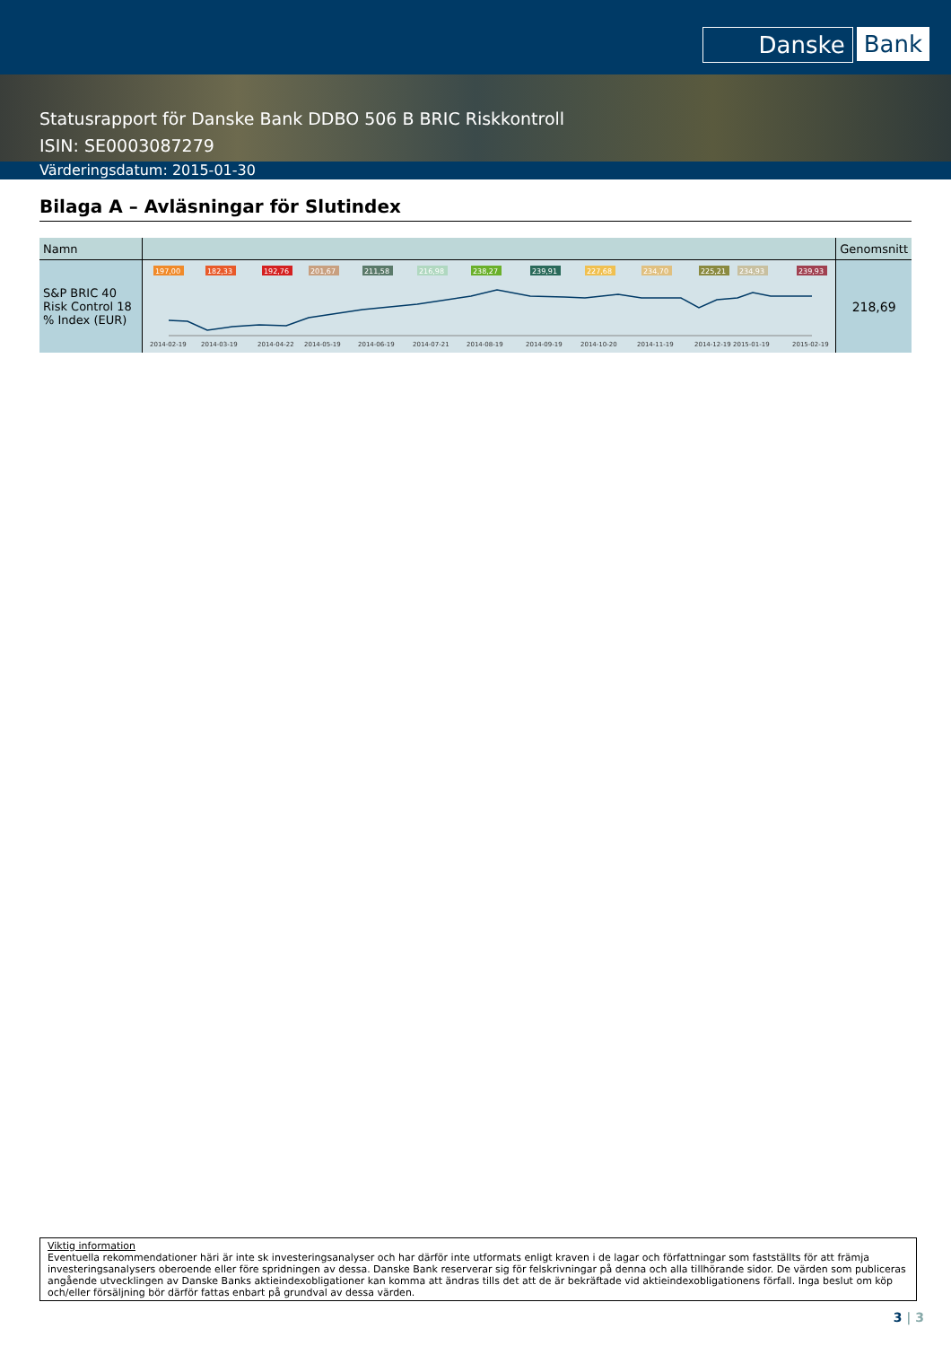Danske Bank
Statusrapport för Danske Bank DDBO 506 B BRIC Riskkontroll
ISIN: SE0003087279
Värderingsdatum: 2015-01-30
Bilaga A – Avläsningar för Slutindex
| Namn | | Genomsnitt |
| --- | --- | --- |
| S&P BRIC 40 Risk Control 18 % Index (EUR) | 197,00 182,33 192,76 201,67 211,58 216,98 238,27 239,91 227,68 234,70 225,21 234,93 239,93 2014-02-19 2014-03-19 2014-04-22 2014-05-19 2014-06-19 2014-07-21 2014-08-19 2014-09-19 2014-10-20 2014-11-19 2014-12-19 2015-01-19 2015-02-19 | 218,69 |
Viktig information
Eventuella rekommendationer häri är inte sk investeringsanalyser och har därför inte utformats enligt kraven i de lagar och författningar som fastställts för att främja investeringsanalysers oberoende eller före spridningen av dessa. Danske Bank reserverar sig för felskrivningar på denna och alla tillhörande sidor. De värden som publiceras angående utvecklingen av Danske Banks aktieindexobligationer kan komma att ändras tills det att de är bekräftade vid aktieindexobligationens förfall. Inga beslut om köp och/eller försäljning bör därför fattas enbart på grundval av dessa värden.
3 | 3